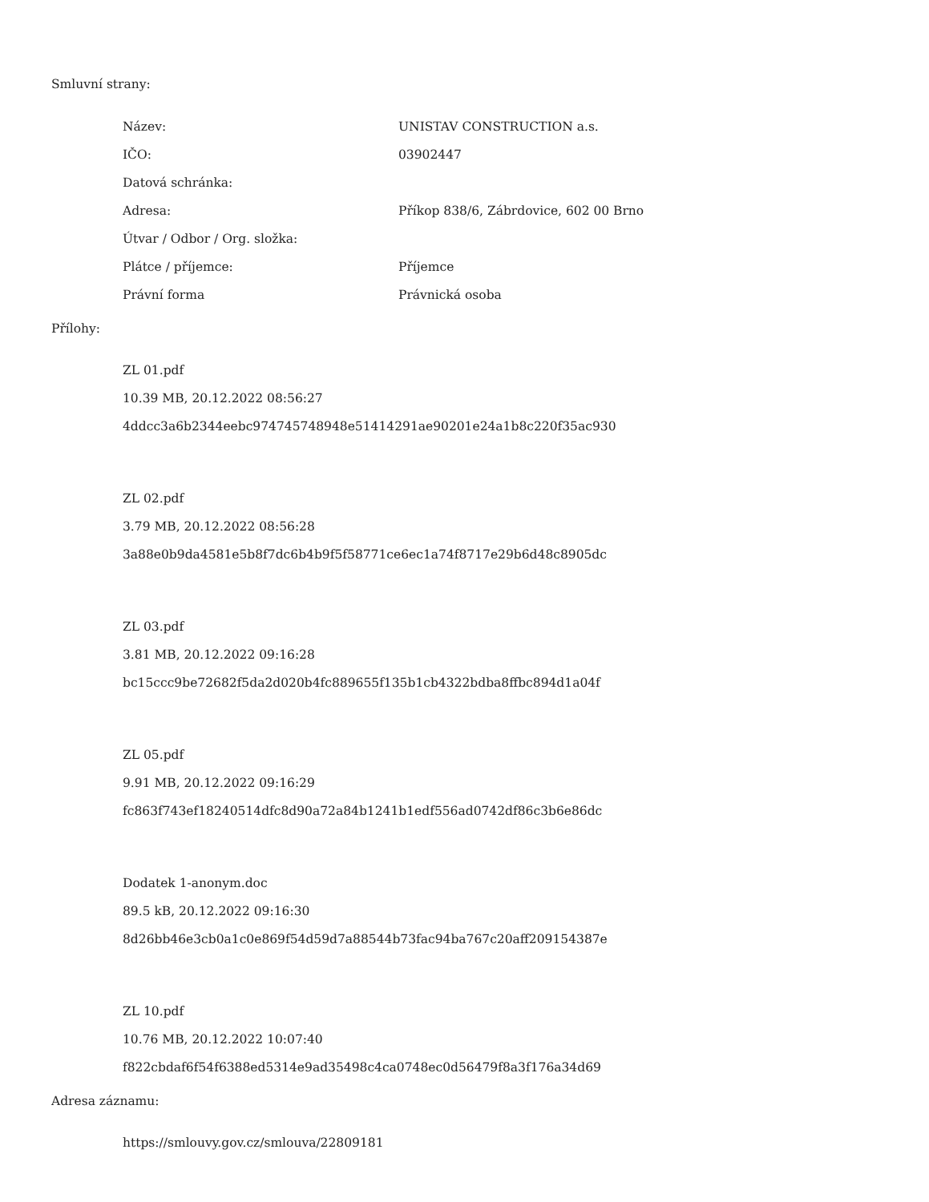Smluvní strany:
| Název: | UNISTAV CONSTRUCTION a.s. |
| IČO: | 03902447 |
| Datová schránka: | |
| Adresa: | Příkop 838/6, Zábrdovice, 602 00 Brno |
| Útvar / Odbor / Org. složka: | |
| Plátce / příjemce: | Příjemce |
| Právní forma | Právnická osoba |
Přílohy:
ZL 01.pdf
10.39 MB, 20.12.2022 08:56:27
4ddcc3a6b2344eebc974745748948e51414291ae90201e24a1b8c220f35ac930
ZL 02.pdf
3.79 MB, 20.12.2022 08:56:28
3a88e0b9da4581e5b8f7dc6b4b9f5f58771ce6ec1a74f8717e29b6d48c8905dc
ZL 03.pdf
3.81 MB, 20.12.2022 09:16:28
bc15ccc9be72682f5da2d020b4fc889655f135b1cb4322bdba8ffbc894d1a04f
ZL 05.pdf
9.91 MB, 20.12.2022 09:16:29
fc863f743ef18240514dfc8d90a72a84b1241b1edf556ad0742df86c3b6e86dc
Dodatek 1-anonym.doc
89.5 kB, 20.12.2022 09:16:30
8d26bb46e3cb0a1c0e869f54d59d7a88544b73fac94ba767c20aff209154387e
ZL 10.pdf
10.76 MB, 20.12.2022 10:07:40
f822cbdaf6f54f6388ed5314e9ad35498c4ca0748ec0d56479f8a3f176a34d69
Adresa záznamu:
https://smlouvy.gov.cz/smlouva/22809181